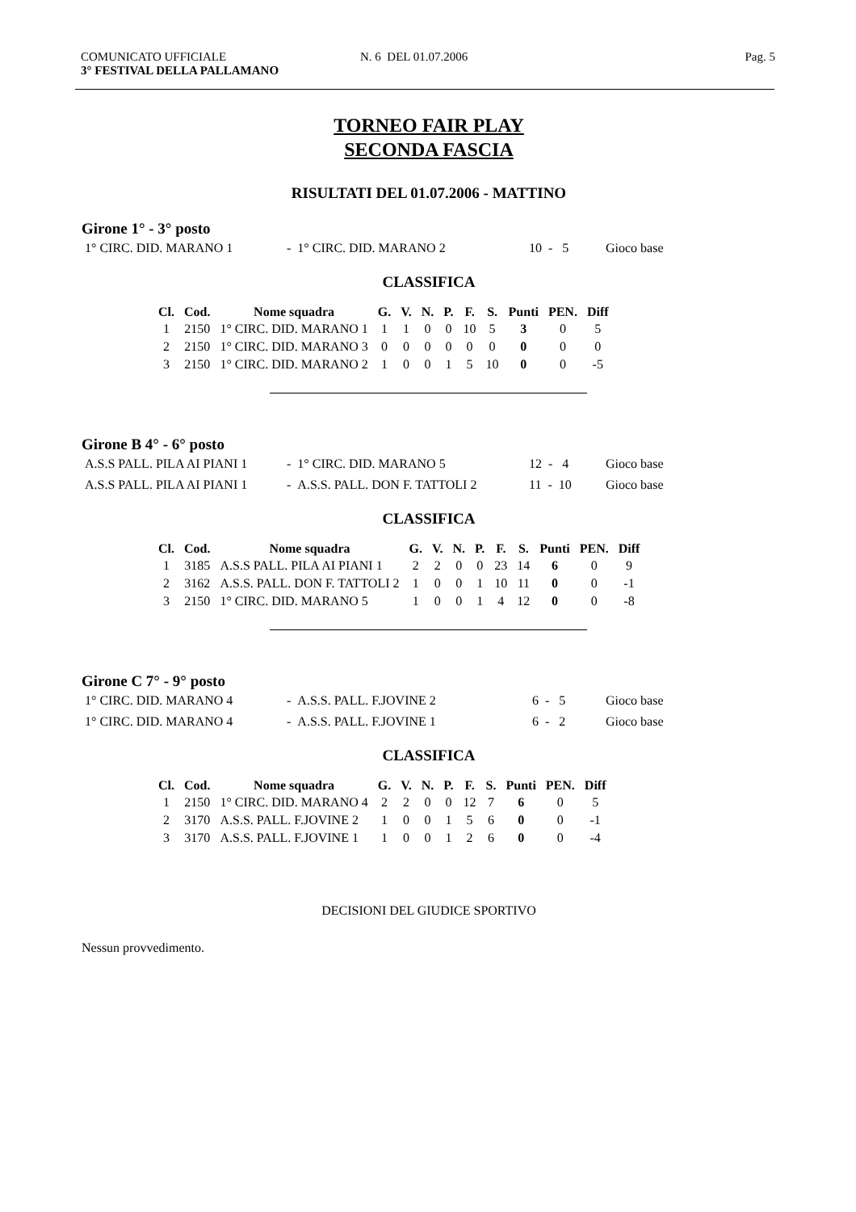COMUNICATO UFFICIALE N. 6 DEL 01.07.2006 Pag. 5
3° FESTIVAL DELLA PALLAMANO
TORNEO FAIR PLAY
SECONDA FASCIA
RISULTATI DEL 01.07.2006 - MATTINO
Girone 1° - 3° posto
| 1° CIRC. DID. MARANO 1 | - 1° CIRC. DID. MARANO 2 | 10 - 5 | Gioco base |
CLASSIFICA
| Cl. | Cod. | Nome squadra | G. | V. | N. | P. | F. | S. | Punti | PEN. | Diff |
| --- | --- | --- | --- | --- | --- | --- | --- | --- | --- | --- | --- |
| 1 | 2150 | 1° CIRC. DID. MARANO 1 | 1 | 1 | 0 | 0 | 10 | 5 | 3 | 0 | 5 |
| 2 | 2150 | 1° CIRC. DID. MARANO 3 | 0 | 0 | 0 | 0 | 0 | 0 | 0 | 0 | 0 |
| 3 | 2150 | 1° CIRC. DID. MARANO 2 | 1 | 0 | 0 | 1 | 5 | 10 | 0 | 0 | -5 |
Girone B 4° - 6° posto
| A.S.S PALL. PILA AI PIANI 1 | - 1° CIRC. DID. MARANO 5 | 12 - 4 | Gioco base |
| A.S.S PALL. PILA AI PIANI 1 | - A.S.S. PALL. DON F. TATTOLI 2 | 11 - 10 | Gioco base |
CLASSIFICA
| Cl. | Cod. | Nome squadra | G. | V. | N. | P. | F. | S. | Punti | PEN. | Diff |
| --- | --- | --- | --- | --- | --- | --- | --- | --- | --- | --- | --- |
| 1 | 3185 | A.S.S PALL. PILA AI PIANI 1 | 2 | 2 | 0 | 0 | 23 | 14 | 6 | 0 | 9 |
| 2 | 3162 | A.S.S. PALL. DON F. TATTOLI 2 | 1 | 0 | 0 | 1 | 10 | 11 | 0 | 0 | -1 |
| 3 | 2150 | 1° CIRC. DID. MARANO 5 | 1 | 0 | 0 | 1 | 4 | 12 | 0 | 0 | -8 |
Girone C 7° - 9° posto
| 1° CIRC. DID. MARANO 4 | - A.S.S. PALL. F.JOVINE 2 | 6 - 5 | Gioco base |
| 1° CIRC. DID. MARANO 4 | - A.S.S. PALL. F.JOVINE 1 | 6 - 2 | Gioco base |
CLASSIFICA
| Cl. | Cod. | Nome squadra | G. | V. | N. | P. | F. | S. | Punti | PEN. | Diff |
| --- | --- | --- | --- | --- | --- | --- | --- | --- | --- | --- | --- |
| 1 | 2150 | 1° CIRC. DID. MARANO 4 | 2 | 2 | 0 | 0 | 12 | 7 | 6 | 0 | 5 |
| 2 | 3170 | A.S.S. PALL. F.JOVINE 2 | 1 | 0 | 0 | 1 | 5 | 6 | 0 | 0 | -1 |
| 3 | 3170 | A.S.S. PALL. F.JOVINE 1 | 1 | 0 | 0 | 1 | 2 | 6 | 0 | 0 | -4 |
DECISIONI DEL GIUDICE SPORTIVO
Nessun provvedimento.